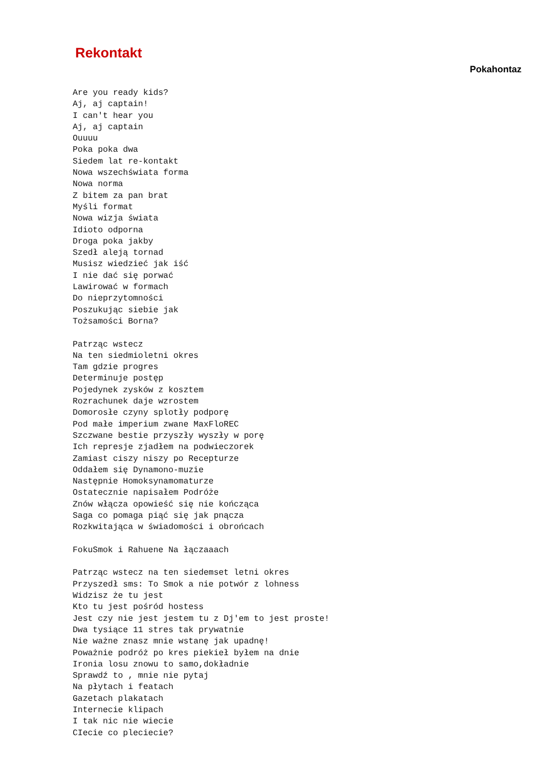Rekontakt
Pokahontaz
Are you ready kids?
Aj, aj captain!
I can't hear you
Aj, aj captain
Ouuuu
Poka poka dwa
Siedem lat re-kontakt
Nowa wszechświata forma
Nowa norma
Z bitem za pan brat
Myśli format
Nowa wizja świata
Idioto odporna
Droga poka jakby
Szedł aleją tornad
Musisz wiedzieć jak iść
I nie dać się porwać
Lawirować w formach
Do nieprzytomności
Poszukując siebie jak
Tożsamości Borna?

Patrząc wstecz
Na ten siedmioletni okres
Tam gdzie progres
Determinuje postęp
Pojedynek zysków z kosztem
Rozrachunek daje wzrostem
Domorosłe czyny splotły podporę
Pod małe imperium zwane MaxFloREC
Szczwane bestie przyszły wyszły w porę
Ich represje zjadłem na podwieczorek
Zamiast ciszy niszy po Recepturze
Oddałem się Dynamono-muzie
Następnie Homoksynamomaturze
Ostatecznie napisałem Podróże
Znów włącza opowieść się nie kończąca
Saga co pomaga piąć się jak pnącza
Rozkwitająca w świadomości i obrońcach

FokuSmok i Rahuene Na łączaaach

Patrząc wstecz na ten siedemset letni okres
Przyszedł sms: To Smok a nie potwór z lohness
Widzisz że tu jest
Kto tu jest pośród hostess
Jest czy nie jest jestem tu z Dj'em to jest proste!
Dwa tysiące 11 stres tak prywatnie
Nie ważne znasz mnie wstanę jak upadnę!
Poważnie podróż po kres piekieł byłem na dnie
Ironia losu znowu to samo,dokładnie
Sprawdź to , mnie nie pytaj
Na płytach i featach
Gazetach plakatach
Internecie klipach
I tak nic nie wiecie
CIecie co pleciecie?